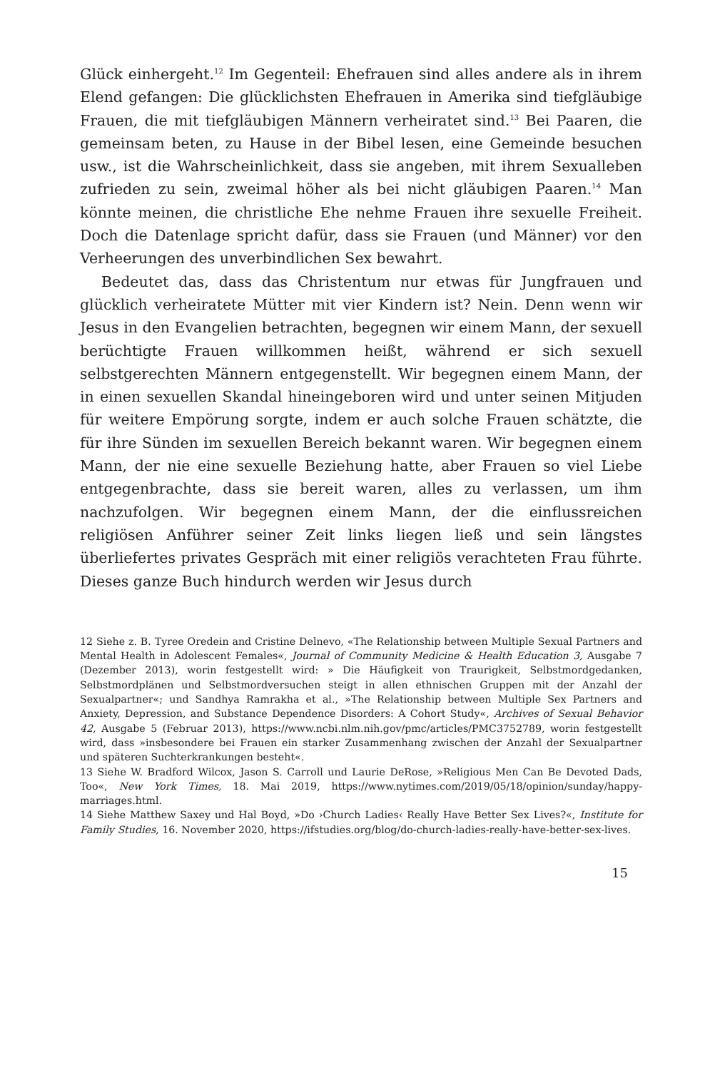Glück einhergeht.<sup>12</sup> Im Gegenteil: Ehefrauen sind alles andere als in ihrem Elend gefangen: Die glücklichsten Ehefrauen in Amerika sind tiefgläubige Frauen, die mit tiefgläubigen Männern verheiratet sind.<sup>13</sup> Bei Paaren, die gemeinsam beten, zu Hause in der Bibel lesen, eine Gemeinde besuchen usw., ist die Wahrscheinlichkeit, dass sie angeben, mit ihrem Sexualleben zufrieden zu sein, zweimal höher als bei nicht gläubigen Paaren.<sup>14</sup> Man könnte meinen, die christliche Ehe nehme Frauen ihre sexuelle Freiheit. Doch die Datenlage spricht dafür, dass sie Frauen (und Männer) vor den Verheerungen des unverbindlichen Sex bewahrt.
Bedeutet das, dass das Christentum nur etwas für Jungfrauen und glücklich verheiratete Mütter mit vier Kindern ist? Nein. Denn wenn wir Jesus in den Evangelien betrachten, begegnen wir einem Mann, der sexuell berüchtigte Frauen willkommen heißt, während er sich sexuell selbstgerechten Männern entgegenstellt. Wir begegnen einem Mann, der in einen sexuellen Skandal hineingeboren wird und unter seinen Mitjuden für weitere Empörung sorgte, indem er auch solche Frauen schätzte, die für ihre Sünden im sexuellen Bereich bekannt waren. Wir begegnen einem Mann, der nie eine sexuelle Beziehung hatte, aber Frauen so viel Liebe entgegenbrachte, dass sie bereit waren, alles zu verlassen, um ihm nachzufolgen. Wir begegnen einem Mann, der die einflussreichen religiösen Anführer seiner Zeit links liegen ließ und sein längstes überliefertes privates Gespräch mit einer religiös verachteten Frau führte. Dieses ganze Buch hindurch werden wir Jesus durch
12 Siehe z. B. Tyree Oredein and Cristine Delnevo, «The Relationship between Multiple Sexual Partners and Mental Health in Adolescent Females«, Journal of Community Medicine & Health Education 3, Ausgabe 7 (Dezember 2013), worin festgestellt wird: » Die Häufigkeit von Traurigkeit, Selbstmordgedanken, Selbstmordplänen und Selbstmordversuchen steigt in allen ethnischen Gruppen mit der Anzahl der Sexualpartner«; und Sandhya Ramrakha et al., »The Relationship between Multiple Sex Partners and Anxiety, Depression, and Substance Dependence Disorders: A Cohort Study«, Archives of Sexual Behavior 42, Ausgabe 5 (Februar 2013), https://www.ncbi.nlm.nih.gov/pmc/articles/PMC3752789, worin festgestellt wird, dass »insbesondere bei Frauen ein starker Zusammenhang zwischen der Anzahl der Sexualpartner und späteren Suchterkrankungen besteht«.
13 Siehe W. Bradford Wilcox, Jason S. Carroll und Laurie DeRose, »Religious Men Can Be Devoted Dads, Too«, New York Times, 18. Mai 2019, https://www.nytimes.com/2019/05/18/opinion/sunday/happy-marriages.html.
14 Siehe Matthew Saxey und Hal Boyd, »Do ›Church Ladies‹ Really Have Better Sex Lives?«, Institute for Family Studies, 16. November 2020, https://ifstudies.org/blog/do-church-ladies-really-have-better-sex-lives.
15